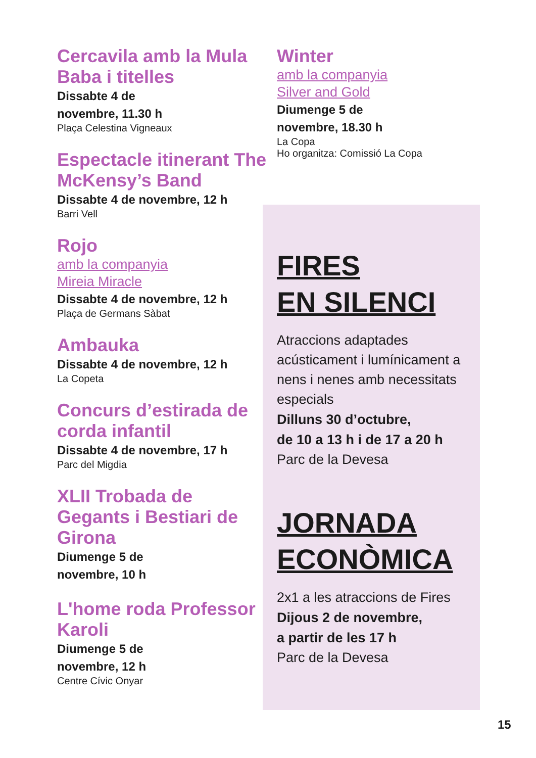Cercavila amb la Mula Baba i titelles
Dissabte 4 de
novembre, 11.30 h
Plaça Celestina Vigneaux
Espectacle itinerant The McKensy’s Band
Dissabte 4 de novembre, 12 h
Barri Vell
Rojo
amb la companyia
Mireia Miracle
Dissabte 4 de novembre, 12 h
Plaça de Germans Sàbat
Ambauka
Dissabte 4 de novembre, 12 h
La Copeta
Concurs d’estirada de corda infantil
Dissabte 4 de novembre, 17 h
Parc del Migdia
XLII Trobada de Gegants i Bestiari de Girona
Diumenge 5 de
novembre, 10 h
L'home roda Professor Karoli
Diumenge 5 de
novembre, 12 h
Centre Cívic Onyar
Winter
amb la companyia
Silver and Gold
Diumenge 5 de
novembre, 18.30 h
La Copa
Ho organitza: Comissió La Copa
FIRES
EN SILENCI
Atraccions adaptades acústicament i lumínicament a nens i nenes amb necessitats especials
Dilluns 30 d’octubre,
de 10 a 13 h i de 17 a 20 h
Parc de la Devesa
JORNADA
ECONÒMICA
2x1 a les atraccions de Fires
Dijous 2 de novembre,
a partir de les 17 h
Parc de la Devesa
15